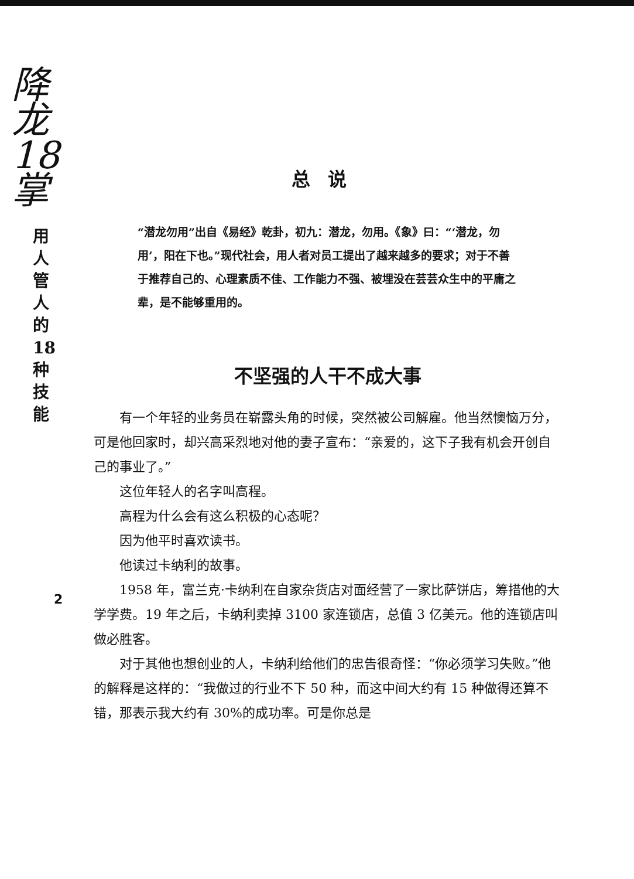降龙18掌
用人管人的18种技能
2
总说
“潜龙勿用”出自《易经》乾卦，初九：潜龙，勿用。《象》曰：“‘潜龙，勿用’，阳在下也。”现代社会，用人者对员工提出了越来越多的要求；对于不善于推荐自己的、心理素质不佳、工作能力不强、被埋没在芸芸众生中的平庸之辈，是不能够重用的。
不坚强的人干不成大事
有一个年轻的业务员在崭露头角的时候，突然被公司解雇。他当然懊恼万分，可是他回家时，却兴高采烈地对他的妻子宣布：“亲爱的，这下子我有机会开创自己的事业了。”
这位年轻人的名字叫高程。
高程为什么会有这么积极的心态呢？
因为他平时喜欢读书。
他读过卡纳利的故事。
1958 年，富兰克·卡纳利在自家杂货店对面经营了一家比萨饼店，筹措他的大学学费。19 年之后，卡纳利卖掉 3100 家连锁店，总值 3 亿美元。他的连锁店叫做必胜客。
对于其他也想创业的人，卡纳利给他们的忠告很奇怪：“你必须学习失败。”他的解释是这样的：“我做过的行业不下 50 种，而这中间大约有 15 种做得还算不错，那表示我大约有 30%的成功率。可是你总是